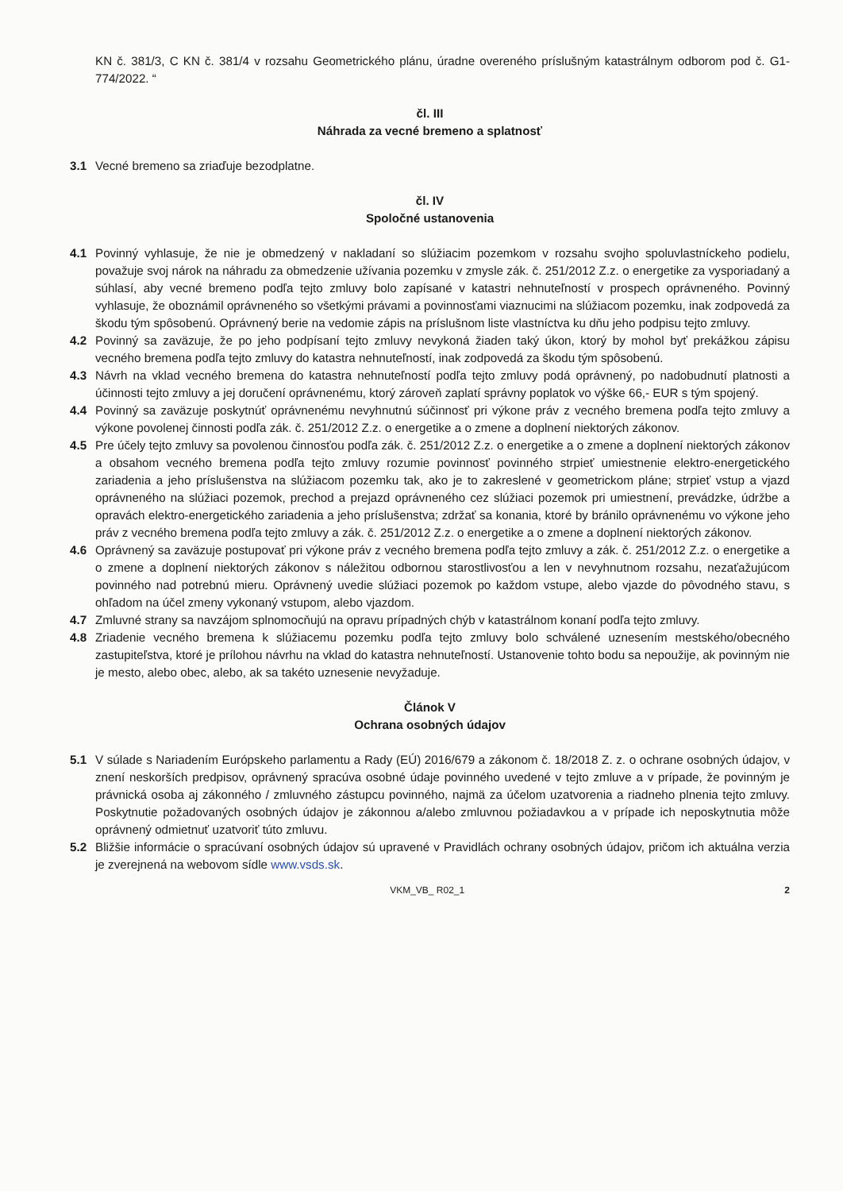KN č. 381/3, C KN č. 381/4 v rozsahu Geometrického plánu, úradne overeného príslušným katastrálnym odborom pod č. G1-774/2022. “
čl. III
Náhrada za vecné bremeno a splatnosť
3.1 Vecné bremeno sa zriaďuje bezodplatne.
čl. IV
Spoločné ustanovenia
4.1 Povinný vyhlasuje, že nie je obmedzený v nakladaní so slúžiacim pozemkom v rozsahu svojho spoluvlastníckeho podielu, považuje svoj nárok na náhradu za obmedzenie užívania pozemku v zmysle zák. č. 251/2012 Z.z. o energetike za vysporiadaný a súhlasí, aby vecné bremeno podľa tejto zmluvy bolo zapísané v katastri nehnuteľností v prospech oprávneného. Povinný vyhlasuje, že oboznámil oprávneného so všetkými právami a povinnosťami viaznucimi na slúžiacom pozemku, inak zodpovedá za škodu tým spôsobenú. Oprávnený berie na vedomie zápis na príslušnom liste vlastníctva ku dňu jeho podpisu tejto zmluvy.
4.2 Povinný sa zaväzuje, že po jeho podpísaní tejto zmluvy nevykoná žiaden taký úkon, ktorý by mohol byť prekážkou zápisu vecného bremena podľa tejto zmluvy do katastra nehnuteľností, inak zodpovedá za škodu tým spôsobenú.
4.3 Návrh na vklad vecného bremena do katastra nehnuteľností podľa tejto zmluvy podá oprávnený, po nadobudnutí platnosti a účinnosti tejto zmluvy a jej doručení oprávnenému, ktorý zároveň zaplatí správny poplatok vo výške 66,- EUR s tým spojený.
4.4 Povinný sa zaväzuje poskytnúť oprávnenému nevyhnutnú súčinnosť pri výkone práv z vecného bremena podľa tejto zmluvy a výkone povolenej činnosti podľa zák. č. 251/2012 Z.z. o energetike a o zmene a doplnení niektorých zákonov.
4.5 Pre účely tejto zmluvy sa povolenou činnosťou podľa zák. č. 251/2012 Z.z. o energetike a o zmene a doplnení niektorých zákonov a obsahom vecného bremena podľa tejto zmluvy rozumie povinnosť povinného strpieť umiestnenie elektro-energetického zariadenia a jeho príslušenstva na slúžiacom pozemku tak, ako je to zakreslené v geometrickom pláne; strpieť vstup a vjazd oprávneného na slúžiaci pozemok, prechod a prejazd oprávneného cez slúžiaci pozemok pri umiestnení, prevádzke, údržbe a opravách elektro-energetického zariadenia a jeho príslušenstva; zdržať sa konania, ktoré by bránilo oprávnenému vo výkone jeho práv z vecného bremena podľa tejto zmluvy a zák. č. 251/2012 Z.z. o energetike a o zmene a doplnení niektorých zákonov.
4.6 Oprávnený sa zaväzuje postupovať pri výkone práv z vecného bremena podľa tejto zmluvy a zák. č. 251/2012 Z.z. o energetike a o zmene a doplnení niektorých zákonov s náležitou odbornou starostlivosťou a len v nevyhnutnom rozsahu, nezaťažujúcom povinného nad potrebnú mieru. Oprávnený uvedie slúžiaci pozemok po každom vstupe, alebo vjazde do pôvodného stavu, s ohľadom na účel zmeny vykonaný vstupom, alebo vjazdom.
4.7 Zmluvné strany sa navzájom splnomocňujú na opravu prípadných chýb v katastrálnom konaní podľa tejto zmluvy.
4.8 Zriadenie vecného bremena k slúžiacemu pozemku podľa tejto zmluvy bolo schválené uznesením mestského/obecného zastupiteľstva, ktoré je prílohou návrhu na vklad do katastra nehnuteľností. Ustanovenie tohto bodu sa nepoužije, ak povinným nie je mesto, alebo obec, alebo, ak sa takéto uznesenie nevyžaduje.
Článok V
Ochrana osobných údajov
5.1 V súlade s Nariadením Európskeho parlamentu a Rady (EÚ) 2016/679 a zákonom č. 18/2018 Z. z. o ochrane osobných údajov, v znení neskorších predpisov, oprávnený spracúva osobné údaje povinného uvedené v tejto zmluve a v prípade, že povinným je právnická osoba aj zákonného / zmluvného zástupcu povinného, najmä za účelom uzatvorenia a riadneho plnenia tejto zmluvy. Poskytnutie požadovaných osobných údajov je zákonnou a/alebo zmluvnou požiadavkou a v prípade ich neposkytnutia môže oprávnený odmietnuť uzatvoriť túto zmluvu.
5.2 Bližšie informácie o spracúvaní osobných údajov sú upravené v Pravidlách ochrany osobných údajov, pričom ich aktuálna verzia je zverejnená na webovom sídle www.vsds.sk.
VKM_VB_ R02_1 2